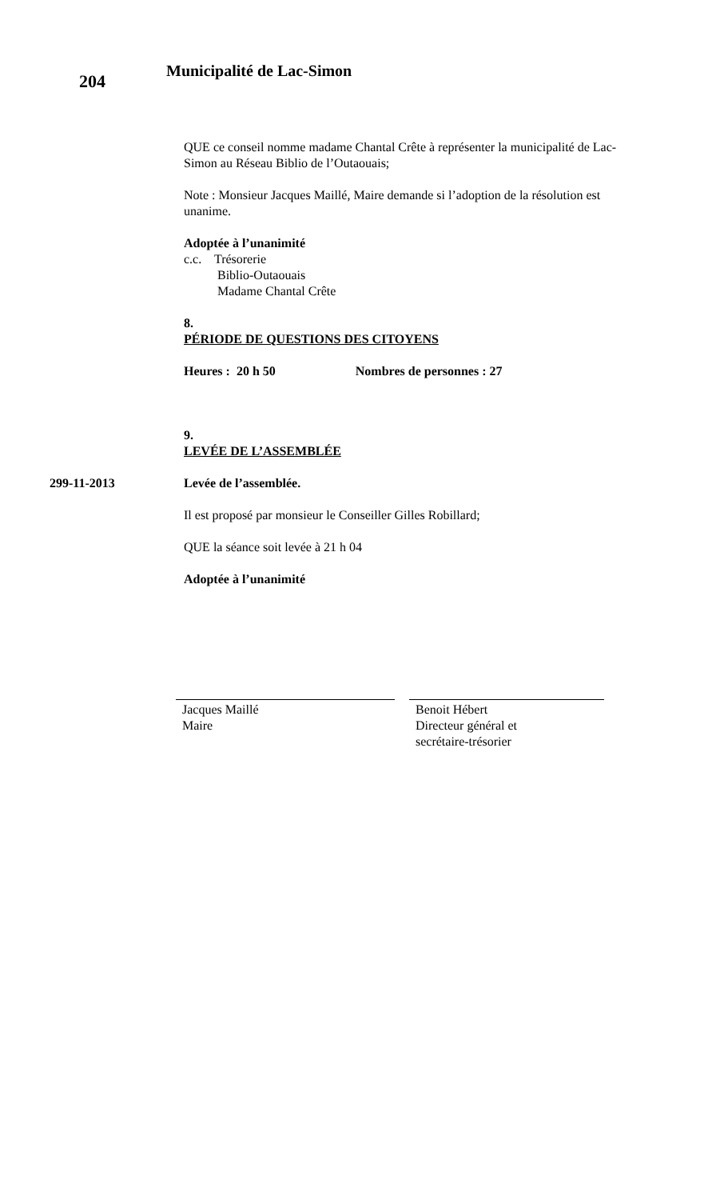204
Municipalité de Lac-Simon
QUE ce conseil nomme madame Chantal Crête à représenter la municipalité de Lac-Simon au Réseau Biblio de l’Outaouais;
Note : Monsieur Jacques Maillé, Maire demande si l’adoption de la résolution est unanime.
Adoptée à l’unanimité
c.c. Trésorerie
Biblio-Outaouais
Madame Chantal Crête
8.
PÉRIODE DE QUESTIONS DES CITOYENS
Heures : 20 h 50 Nombres de personnes : 27
9.
LEVÉE DE L’ASSEMBLÉE
299-11-2013 Levée de l’assemblée.
Il est proposé par monsieur le Conseiller Gilles Robillard;
QUE la séance soit levée à 21 h 04
Adoptée à l’unanimité
Jacques Maillé
Maire
Benoit Hébert
Directeur général et
secrétaire-trésorier